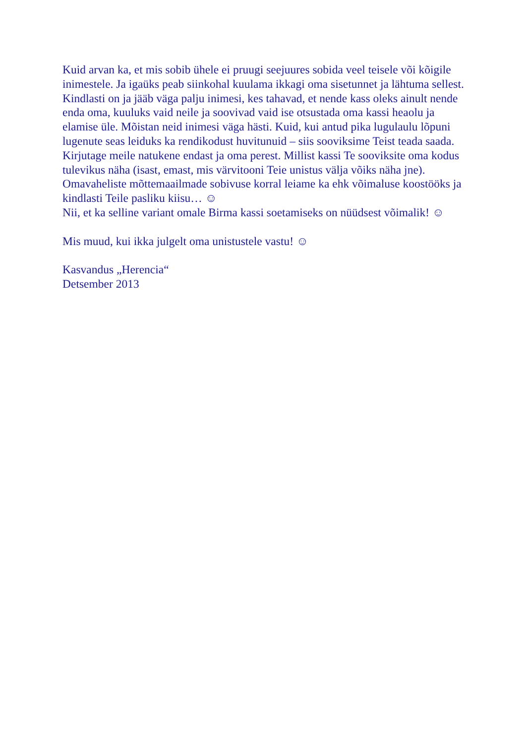Kuid arvan ka, et mis sobib ühele ei pruugi seejuures sobida veel teisele või kõigile inimestele. Ja igaüks peab siinkohal kuulama ikkagi oma sisetunnet ja lähtuma sellest. Kindlasti on ja jääb väga palju inimesi, kes tahavad, et nende kass oleks ainult nende enda oma, kuuluks vaid neile ja soovivad vaid ise otsustada oma kassi heaolu ja elamise üle. Mõistan neid inimesi väga hästi. Kuid, kui antud pika lugulaulu lõpuni lugenute seas leiduks ka rendikodust huvitunuid – siis sooviksime Teist teada saada. Kirjutage meile natukene endast ja oma perest. Millist kassi Te sooviksite oma kodus tulevikus näha (isast, emast, mis värvitooni Teie unistus välja võiks näha jne). Omavaheliste mõttemaailmade sobivuse korral leiame ka ehk võimaluse koostööks ja kindlasti Teile pasliku kiisu… ☺
Nii, et ka selline variant omale Birma kassi soetamiseks on nüüdsest võimalik! ☺
Mis muud, kui ikka julgelt oma unistustele vastu! ☺
Kasvandus „Herencia“
Detsember 2013